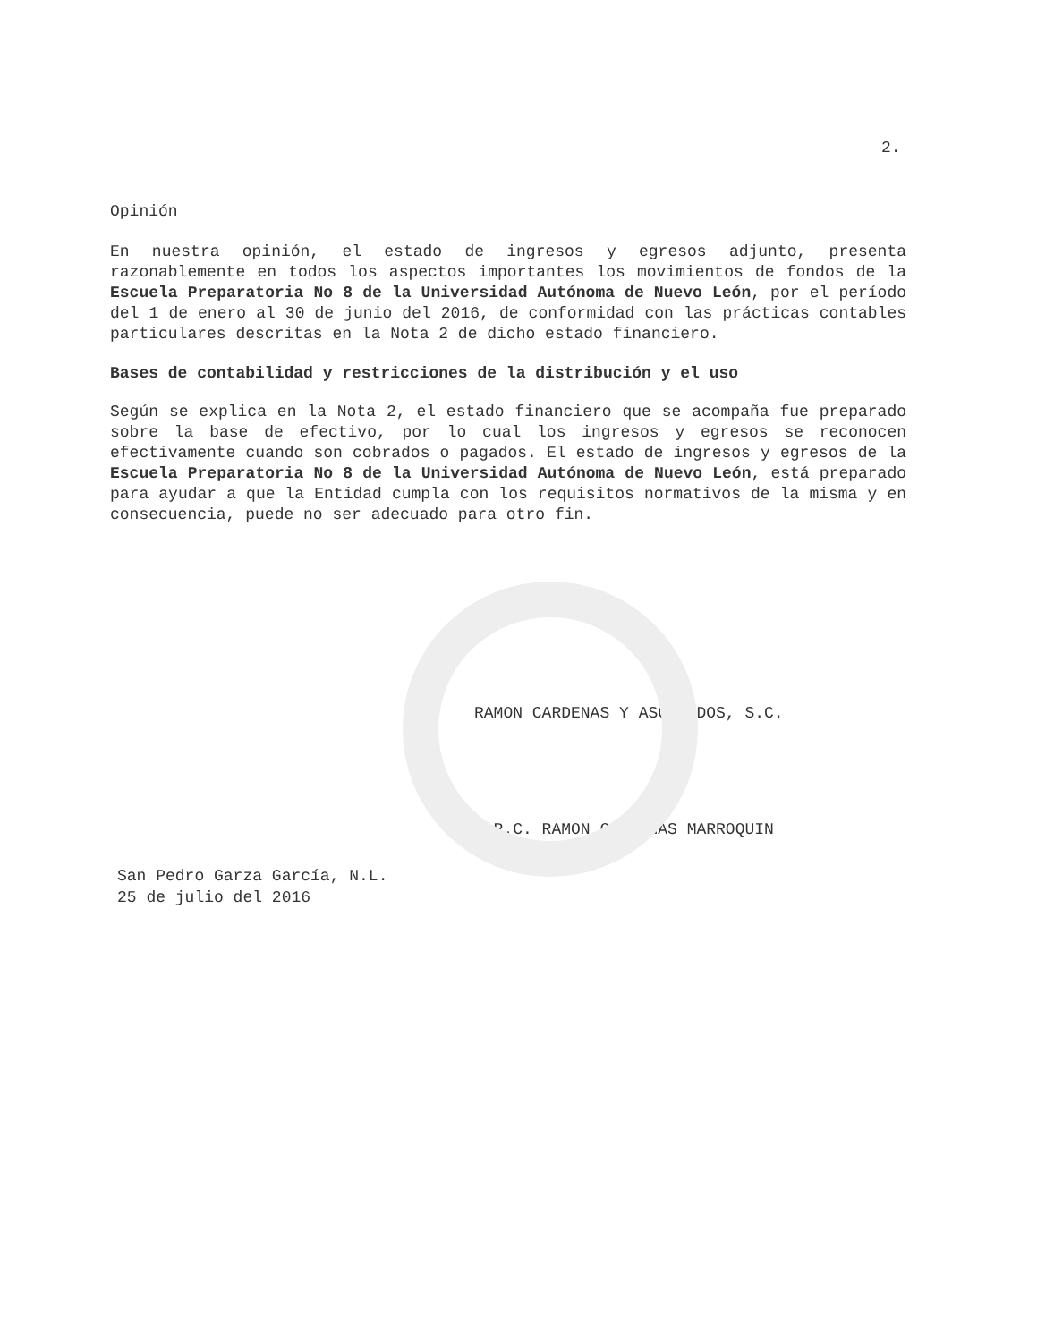2.
Opinión
En nuestra opinión, el estado de ingresos y egresos adjunto, presenta razonablemente en todos los aspectos importantes los movimientos de fondos de la Escuela Preparatoria No 8 de la Universidad Autónoma de Nuevo León, por el período del 1 de enero al 30 de junio del 2016, de conformidad con las prácticas contables particulares descritas en la Nota 2 de dicho estado financiero.
Bases de contabilidad y restricciones de la distribución y el uso
Según se explica en la Nota 2, el estado financiero que se acompaña fue preparado sobre la base de efectivo, por lo cual los ingresos y egresos se reconocen efectivamente cuando son cobrados o pagados. El estado de ingresos y egresos de la Escuela Preparatoria No 8 de la Universidad Autónoma de Nuevo León, está preparado para ayudar a que la Entidad cumpla con los requisitos normativos de la misma y en consecuencia, puede no ser adecuado para otro fin.
RAMON CARDENAS Y ASOCIADOS, S.C.
C.P.C. RAMON CARDENAS MARROQUIN
San Pedro Garza García, N.L.
25 de julio del 2016